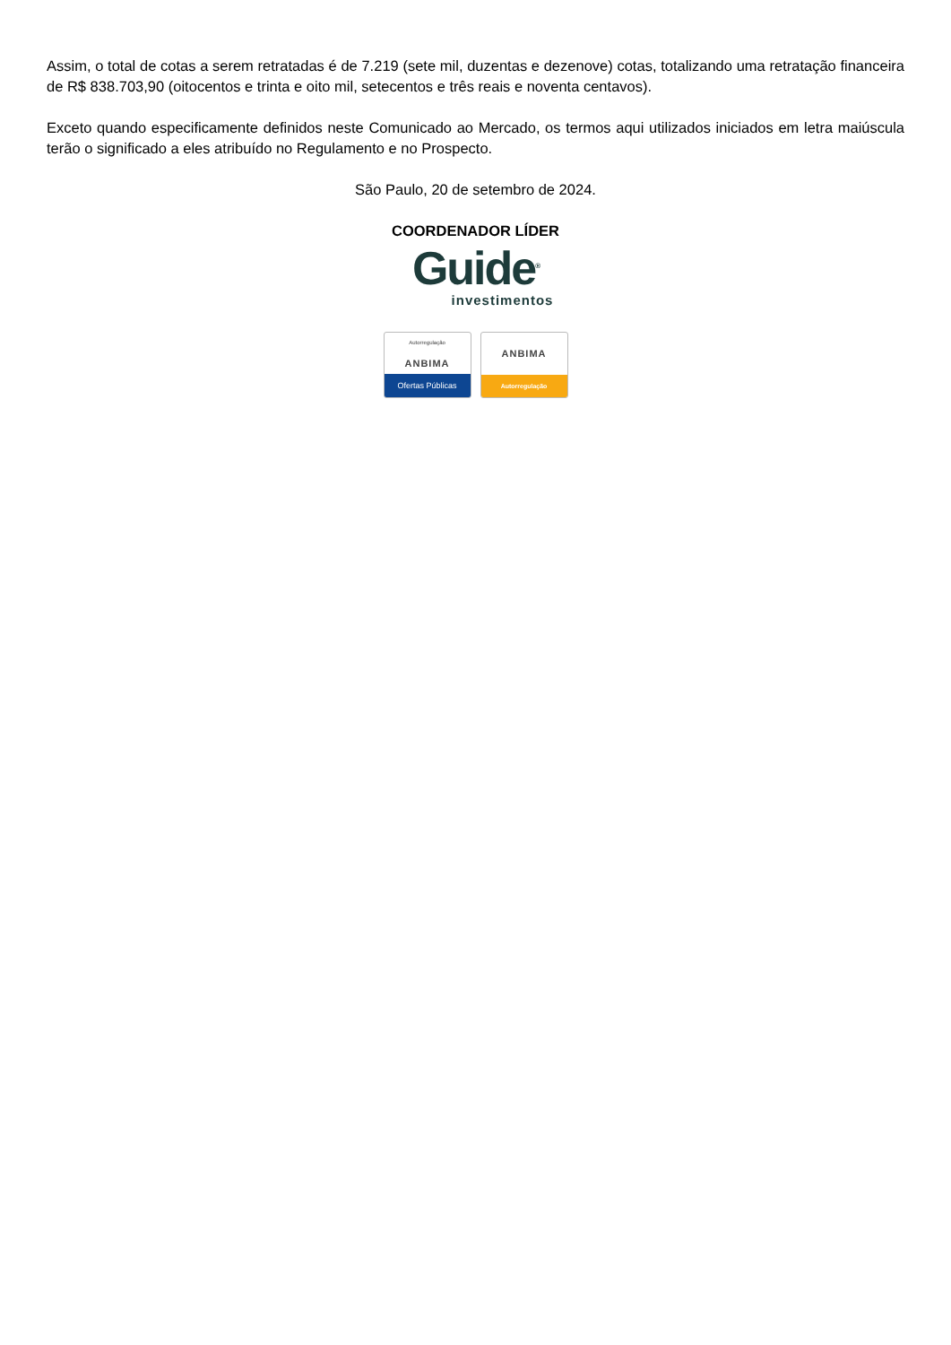Assim, o total de cotas a serem retratadas é de 7.219 (sete mil, duzentas e dezenove) cotas, totalizando uma retratação financeira de R$ 838.703,90 (oitocentos e trinta e oito mil, setecentos e três reais e noventa centavos).
Exceto quando especificamente definidos neste Comunicado ao Mercado, os termos aqui utilizados iniciados em letra maiúscula terão o significado a eles atribuído no Regulamento e no Prospecto.
São Paulo, 20 de setembro de 2024.
COORDENADOR LÍDER
Guide<sup>®</sup>
investimentos
Autorregulação
ANBIMA
Ofertas Públicas
ANBIMA
Autorregulação